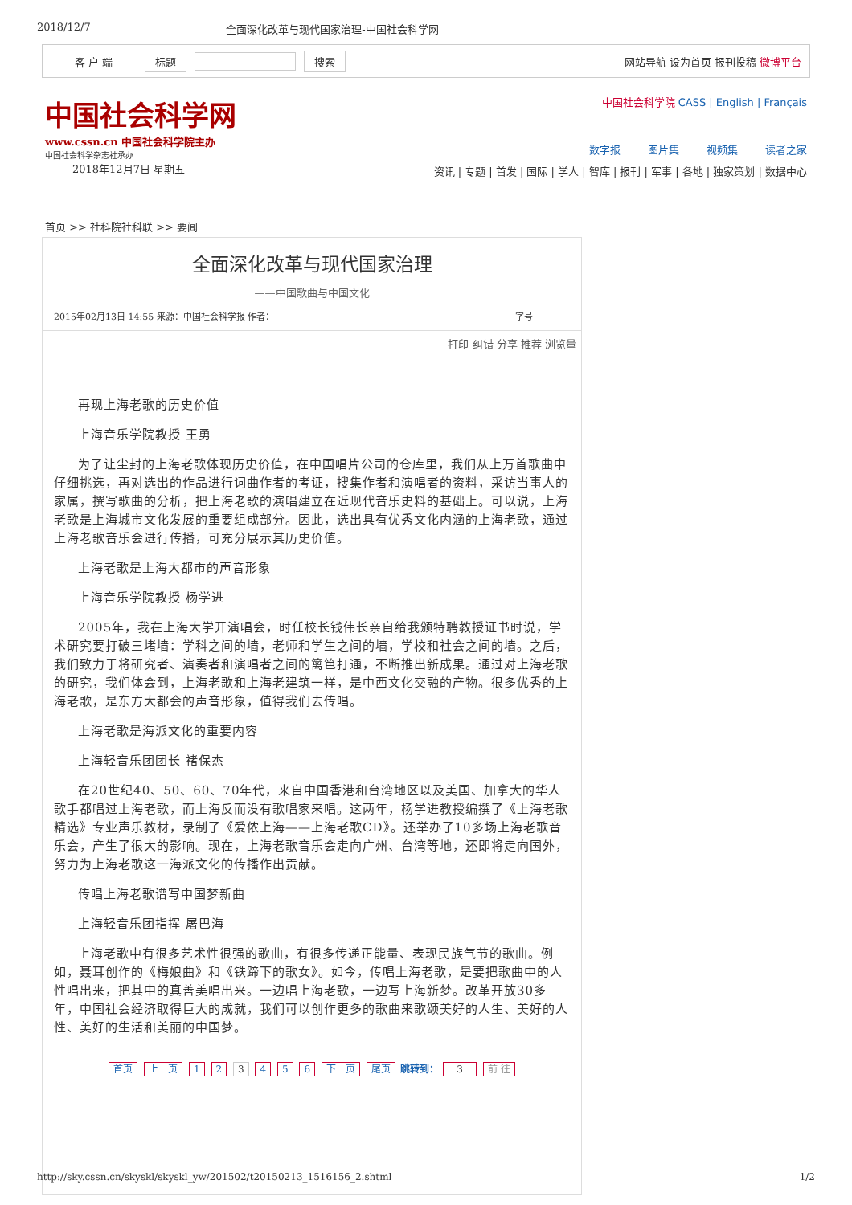2018/12/7 全面深化改革与现代国家治理-中国社会科学网
客 户 端 标题 搜索 网站导航 设为首页 报刊投稿 微博平台
中国社会科学网
www.cssn.cn 中国社会科学院主办
中国社会科学杂志社承办
2018年12月7日 星期五
中国社会科学院 CASS | English | Français
数字报 图片集 视频集 读者之家
资讯 | 专题 | 首发 | 国际 | 学人 | 智库 | 报刊 | 军事 | 各地 | 独家策划 | 数据中心
首页 >> 社科院社科联 >> 要闻
全面深化改革与现代国家治理
——中国歌曲与中国文化
2015年02月13日 14:55 来源：中国社会科学报 作者： 字号
打印 纠错 分享 推荐 浏览量
再现上海老歌的历史价值
上海音乐学院教授 王勇
为了让尘封的上海老歌体现历史价值，在中国唱片公司的仓库里，我们从上万首歌曲中仔细挑选，再对选出的作品进行词曲作者的考证，搜集作者和演唱者的资料，采访当事人的家属，撰写歌曲的分析，把上海老歌的演唱建立在近现代音乐史料的基础上。可以说，上海老歌是上海城市文化发展的重要组成部分。因此，选出具有优秀文化内涵的上海老歌，通过上海老歌音乐会进行传播，可充分展示其历史价值。
上海老歌是上海大都市的声音形象
上海音乐学院教授 杨学进
2005年，我在上海大学开演唱会，时任校长钱伟长亲自给我颁特聘教授证书时说，学术研究要打破三堵墙：学科之间的墙，老师和学生之间的墙，学校和社会之间的墙。之后，我们致力于将研究者、演奏者和演唱者之间的篱笆打通，不断推出新成果。通过对上海老歌的研究，我们体会到，上海老歌和上海老建筑一样，是中西文化交融的产物。很多优秀的上海老歌，是东方大都会的声音形象，值得我们去传唱。
上海老歌是海派文化的重要内容
上海轻音乐团团长 褚保杰
在20世纪40、50、60、70年代，来自中国香港和台湾地区以及美国、加拿大的华人歌手都唱过上海老歌，而上海反而没有歌唱家来唱。这两年，杨学进教授编撰了《上海老歌精选》专业声乐教材，录制了《爱侬上海——上海老歌CD》。还举办了10多场上海老歌音乐会，产生了很大的影响。现在，上海老歌音乐会走向广州、台湾等地，还即将走向国外，努力为上海老歌这一海派文化的传播作出贡献。
传唱上海老歌谱写中国梦新曲
上海轻音乐团指挥 屠巴海
上海老歌中有很多艺术性很强的歌曲，有很多传递正能量、表现民族气节的歌曲。例如，聂耳创作的《梅娘曲》和《铁蹄下的歌女》。如今，传唱上海老歌，是要把歌曲中的人性唱出来，把其中的真善美唱出来。一边唱上海老歌，一边写上海新梦。改革开放30多年，中国社会经济取得巨大的成就，我们可以创作更多的歌曲来歌颂美好的人生、美好的人性、美好的生活和美丽的中国梦。
首页 上一页 1 2 3 4 5 6 下一页 尾页 跳转到： 3 前 往
http://sky.cssn.cn/skyskl/skyskl_yw/201502/t20150213_1516156_2.shtml 1/2